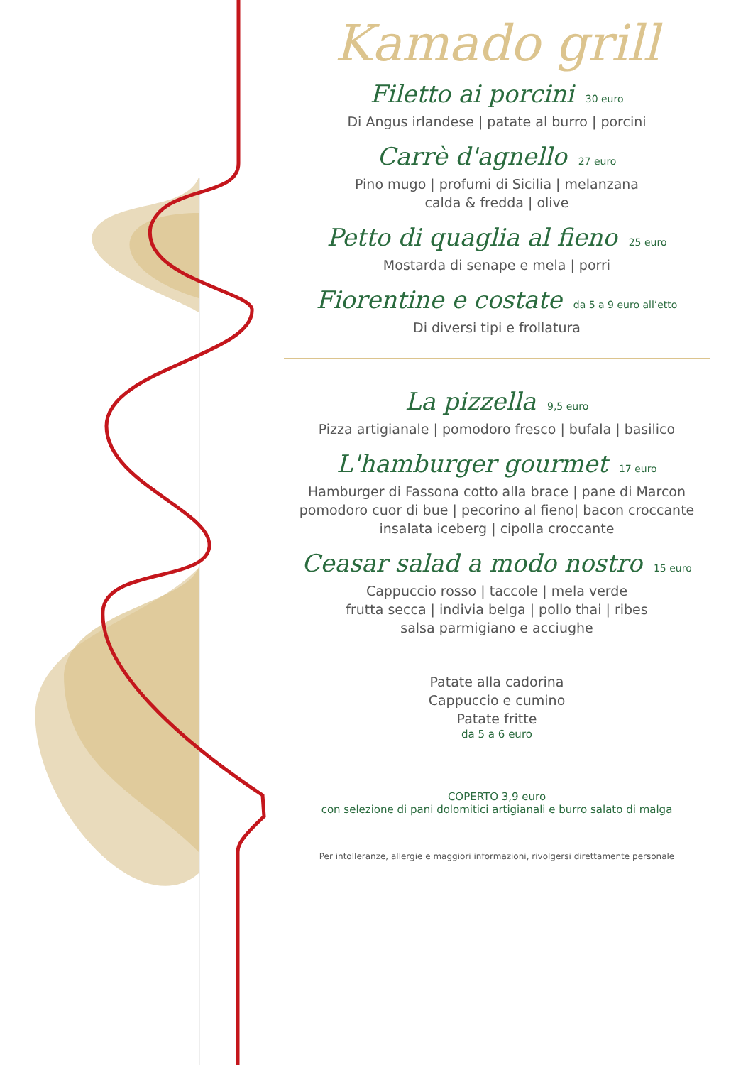Kamado grill
Filetto ai porcini 30 euro
Di Angus irlandese | patate al burro | porcini
Carrè d'agnello 27 euro
Pino mugo | profumi di Sicilia | melanzana
calda & fredda | olive
Petto di quaglia al fieno 25 euro
Mostarda di senape e mela | porri
Fiorentine e costate da 5 a 9 euro all’etto
Di diversi tipi e frollatura
La pizzella 9,5 euro
Pizza artigianale | pomodoro fresco | bufala | basilico
L'hamburger gourmet 17 euro
Hamburger di Fassona cotto alla brace | pane di Marcon
pomodoro cuor di bue | pecorino al fieno| bacon croccante
insalata iceberg | cipolla croccante
Ceasar salad a modo nostro 15 euro
Cappuccio rosso | taccole | mela verde
frutta secca | indivia belga | pollo thai | ribes
salsa parmigiano e acciughe
Patate alla cadorina
Cappuccio e cumino
Patate fritte
da 5 a 6 euro
COPERTO 3,9 euro
con selezione di pani dolomitici artigianali e burro salato di malga
Per intolleranze, allergie e maggiori informazioni, rivolgersi direttamente personale